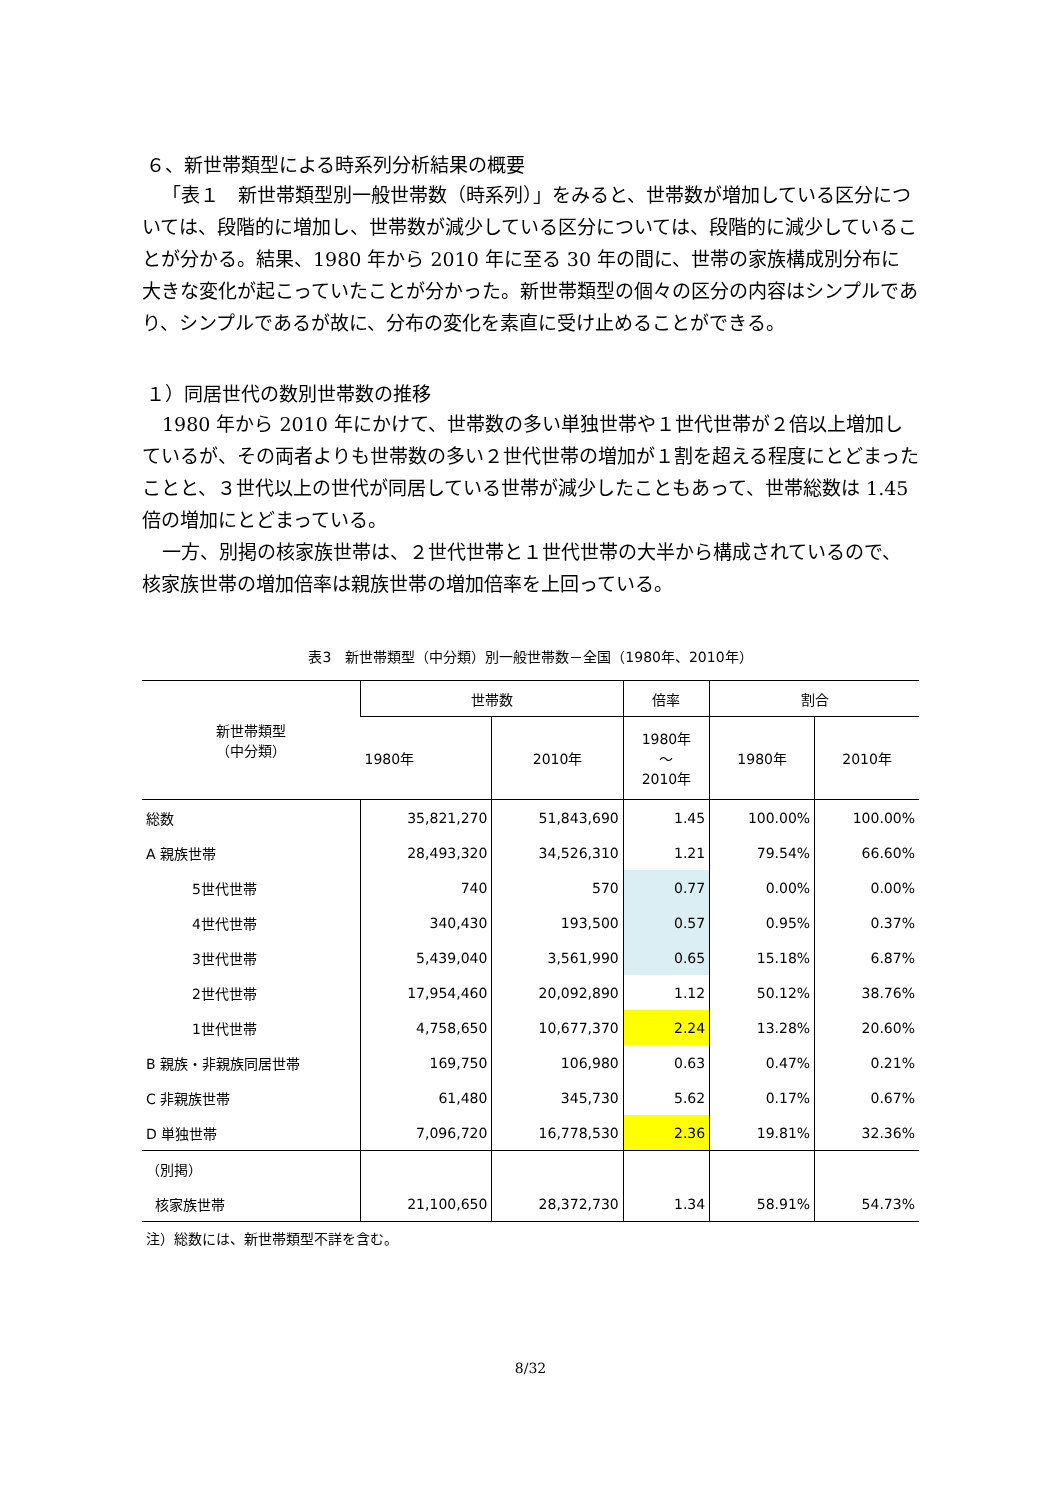６、新世帯類型による時系列分析結果の概要
「表１　新世帯類型別一般世帯数（時系列）」をみると、世帯数が増加している区分については、段階的に増加し、世帯数が減少している区分については、段階的に減少していることが分かる。結果、1980 年から 2010 年に至る 30 年の間に、世帯の家族構成別分布に大きな変化が起こっていたことが分かった。新世帯類型の個々の区分の内容はシンプルであり、シンプルであるが故に、分布の変化を素直に受け止めることができる。
１）同居世代の数別世帯数の推移
1980 年から 2010 年にかけて、世帯数の多い単独世帯や１世代世帯が２倍以上増加しているが、その両者よりも世帯数の多い２世代世帯の増加が１割を超える程度にとどまったことと、３世代以上の世代が同居している世帯が減少したこともあって、世帯総数は 1.45 倍の増加にとどまっている。
一方、別掲の核家族世帯は、２世代世帯と１世代世帯の大半から構成されているので、核家族世帯の増加倍率は親族世帯の増加倍率を上回っている。
表3　新世帯類型（中分類）別一般世帯数－全国（1980年、2010年）
| 新世帯類型 （中分類） | 世帯数 | | 倍率 | 割合 | |
| --- | --- | --- | --- | --- | --- |
| | 1980年 | 2010年 | 1980年 ～ 2010年 | 1980年 | 2010年 |
| 総数 | 35,821,270 | 51,843,690 | 1.45 | 100.00% | 100.00% |
| A 親族世帯 | 28,493,320 | 34,526,310 | 1.21 | 79.54% | 66.60% |
| 5世代世帯 | 740 | 570 | 0.77 | 0.00% | 0.00% |
| 4世代世帯 | 340,430 | 193,500 | 0.57 | 0.95% | 0.37% |
| 3世代世帯 | 5,439,040 | 3,561,990 | 0.65 | 15.18% | 6.87% |
| 2世代世帯 | 17,954,460 | 20,092,890 | 1.12 | 50.12% | 38.76% |
| 1世代世帯 | 4,758,650 | 10,677,370 | 2.24 | 13.28% | 20.60% |
| B 親族・非親族同居世帯 | 169,750 | 106,980 | 0.63 | 0.47% | 0.21% |
| C 非親族世帯 | 61,480 | 345,730 | 5.62 | 0.17% | 0.67% |
| D 単独世帯 | 7,096,720 | 16,778,530 | 2.36 | 19.81% | 32.36% |
| （別掲） | | | | | |
| 核家族世帯 | 21,100,650 | 28,372,730 | 1.34 | 58.91% | 54.73% |
注）総数には、新世帯類型不詳を含む。
8/32